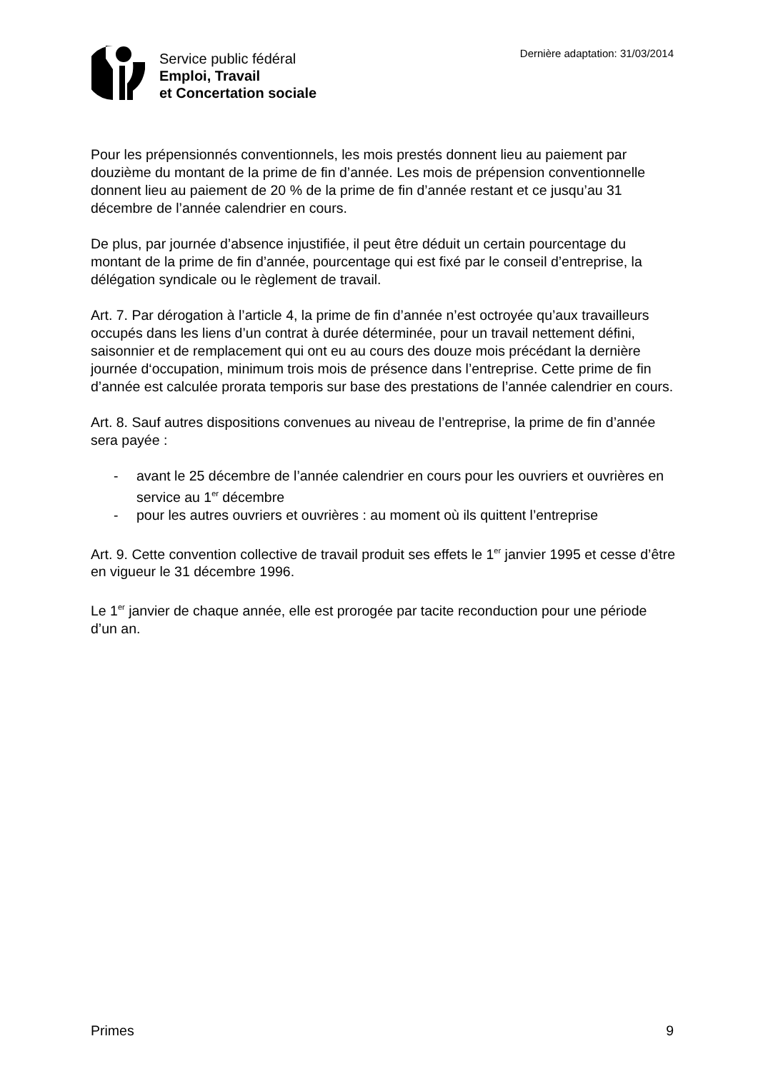Service public fédéral
Emploi, Travail
et Concertation sociale
Dernière adaptation: 31/03/2014
Pour les prépensionnés conventionnels, les mois prestés donnent lieu au paiement par douzième du montant de la prime de fin d’année. Les mois de prépension conventionnelle donnent lieu au paiement de 20 % de la prime de fin d’année restant et ce jusqu’au 31 décembre de l’année calendrier en cours.
De plus, par journée d’absence injustifiée, il peut être déduit un certain pourcentage du montant de la prime de fin d’année, pourcentage qui est fixé par le conseil d’entreprise, la délégation syndicale ou le règlement de travail.
Art. 7. Par dérogation à l’article 4, la prime de fin d’année n’est octroyée qu’aux travailleurs occupés dans les liens d’un contrat à durée déterminée, pour un travail nettement défini, saisonnier et de remplacement qui ont eu au cours des douze mois précédant la dernière journée d‘occupation, minimum trois mois de présence dans l’entreprise. Cette prime de fin d’année est calculée prorata temporis sur base des prestations de l’année calendrier en cours.
Art. 8. Sauf autres dispositions convenues au niveau de l’entreprise, la prime de fin d’année sera payée :
- avant le 25 décembre de l’année calendrier en cours pour les ouvriers et ouvrières en service au 1<sup>er</sup> décembre
- pour les autres ouvriers et ouvrières : au moment où ils quittent l’entreprise
Art. 9. Cette convention collective de travail produit ses effets le 1<sup>er</sup> janvier 1995 et cesse d’être en vigueur le 31 décembre 1996.
Le 1<sup>er</sup> janvier de chaque année, elle est prorogée par tacite reconduction pour une période d’un an.
Primes 9